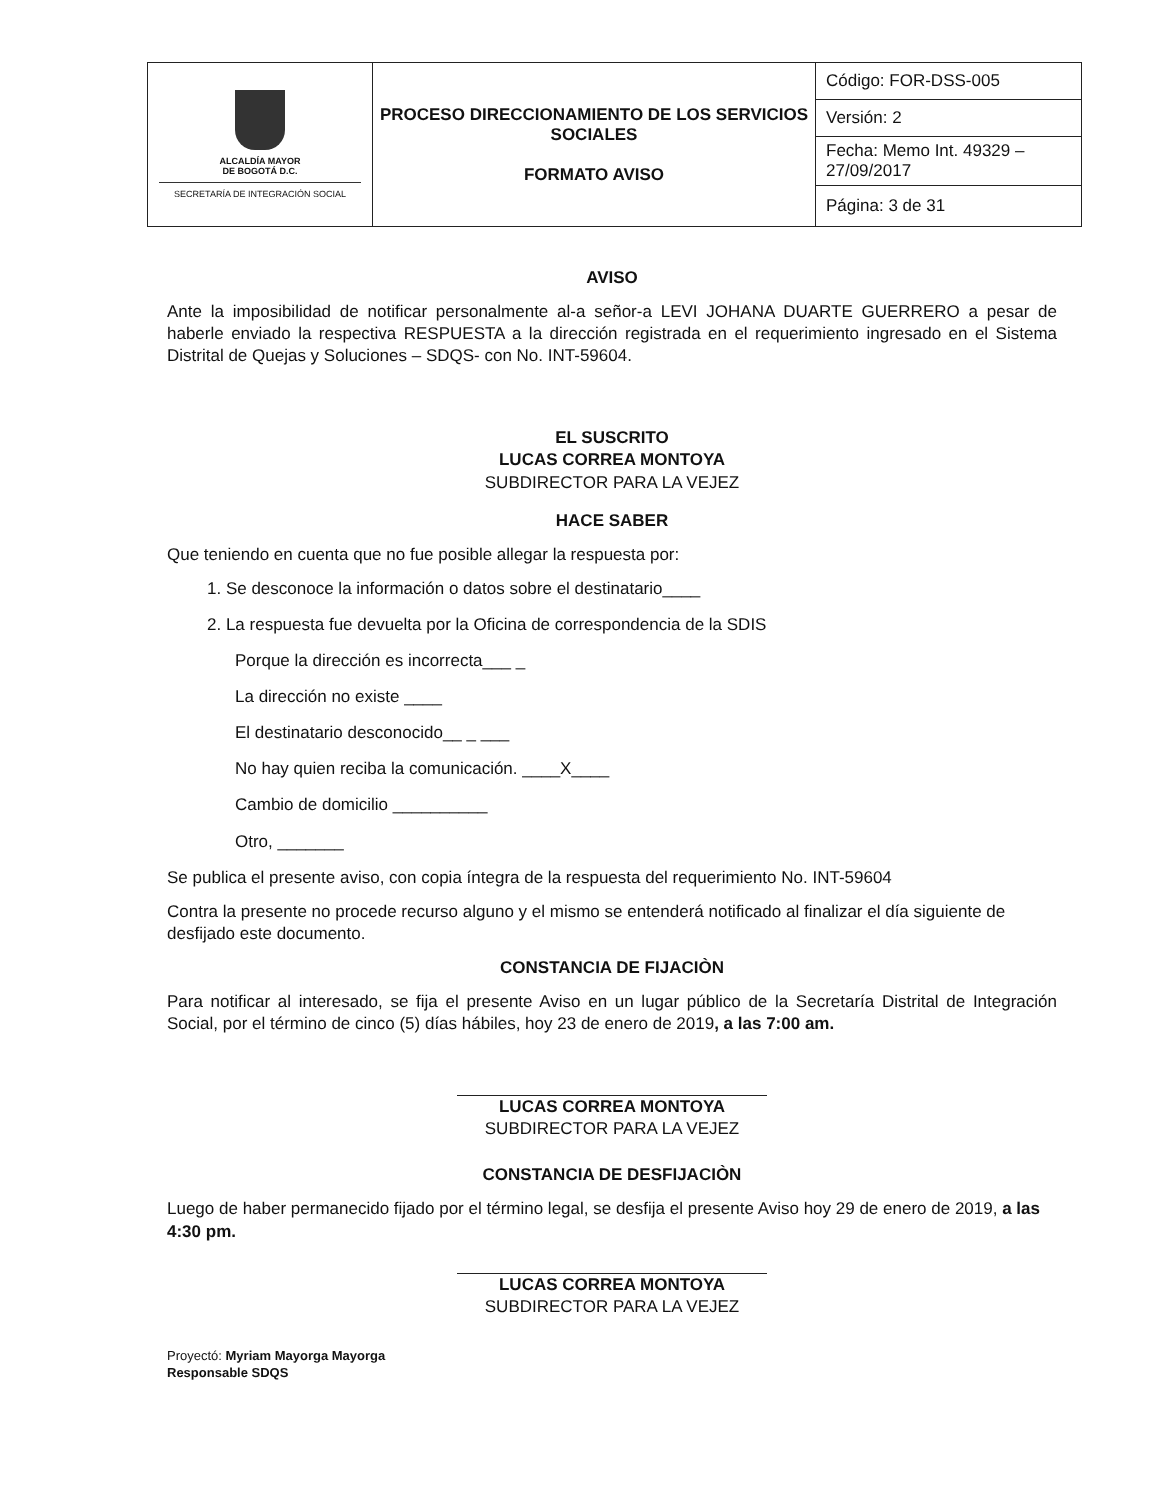| ALCALDÍA MAYOR DE BOGOTÁ D.C. SECRETARÍA DE INTEGRACIÓN SOCIAL | PROCESO DIRECCIONAMIENTO DE LOS SERVICIOS SOCIALES FORMATO AVISO | Código: FOR-DSS-005 |
| | | Versión: 2 |
| | | Fecha: Memo Int. 49329 – 27/09/2017 |
| | | Página: 3 de 31 |
AVISO
Ante la imposibilidad de notificar personalmente al-a señor-a LEVI JOHANA DUARTE GUERRERO a pesar de haberle enviado la respectiva RESPUESTA a la dirección registrada en el requerimiento ingresado en el Sistema Distrital de Quejas y Soluciones – SDQS- con No. INT-59604.
EL SUSCRITO
LUCAS CORREA MONTOYA
SUBDIRECTOR PARA LA VEJEZ
HACE SABER
Que teniendo en cuenta que no fue posible allegar la respuesta por:
1. Se desconoce la información o datos sobre el destinatario____
2. La respuesta fue devuelta por la Oficina de correspondencia de la SDIS
Porque la dirección es incorrecta___ _
La dirección no existe ____
El destinatario desconocido__ _ ___
No hay quien reciba la comunicación. ____X____
Cambio de domicilio __________
Otro, _______
Se publica el presente aviso, con copia íntegra de la respuesta del requerimiento No. INT-59604
Contra la presente no procede recurso alguno y el mismo se entenderá notificado al finalizar el día siguiente de desfijado este documento.
CONSTANCIA DE FIJACIÒN
Para notificar al interesado, se fija el presente Aviso en un lugar público de la Secretaría Distrital de Integración Social, por el término de cinco (5) días hábiles, hoy 23 de enero de 2019, a las 7:00 am.
LUCAS CORREA MONTOYA
SUBDIRECTOR PARA LA VEJEZ
CONSTANCIA DE DESFIJACIÒN
Luego de haber permanecido fijado por el término legal, se desfija el presente Aviso hoy 29 de enero de 2019, a las 4:30 pm.
LUCAS CORREA MONTOYA
SUBDIRECTOR PARA LA VEJEZ
Proyectó: Myriam Mayorga Mayorga
Responsable SDQS